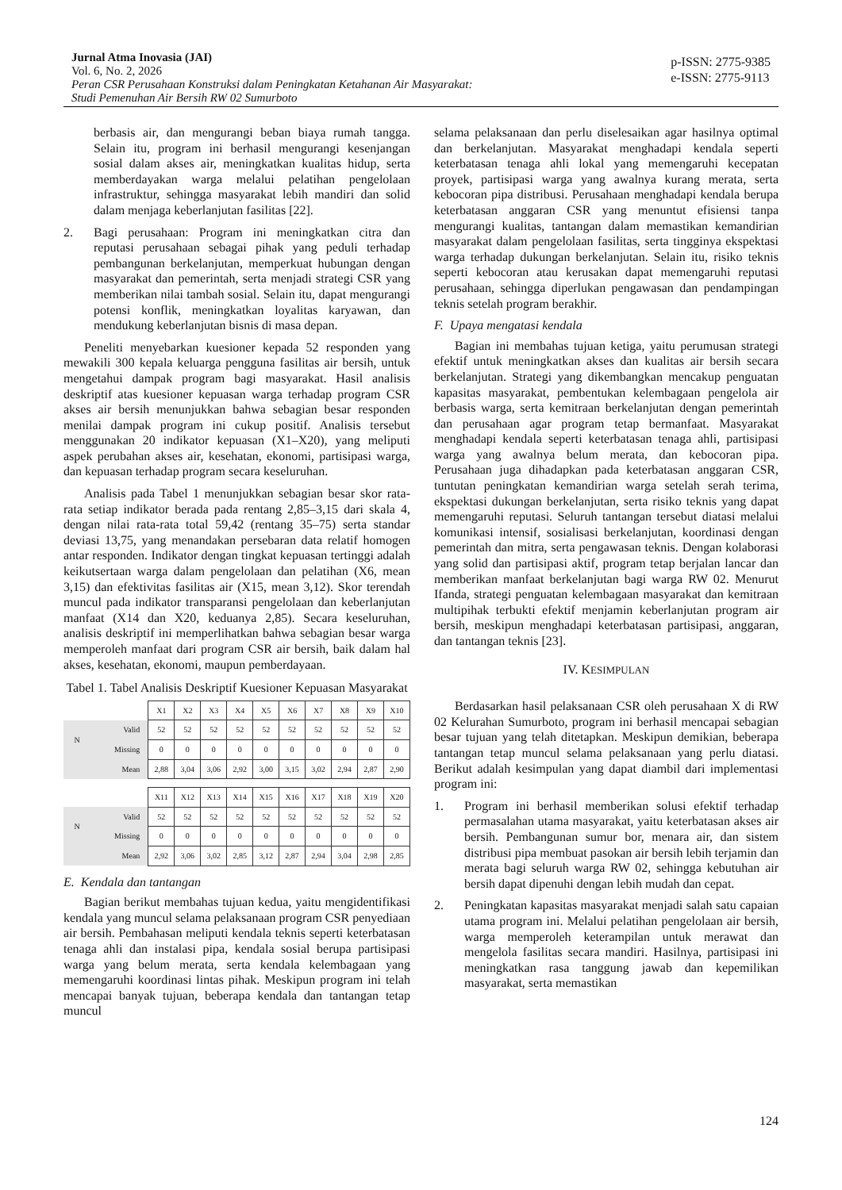Jurnal Atma Inovasia (JAI)
Vol. 6, No. 2, 2026
Peran CSR Perusahaan Konstruksi dalam Peningkatan Ketahanan Air Masyarakat:
Studi Pemenuhan Air Bersih RW 02 Sumurboto
p-ISSN: 2775-9385
e-ISSN: 2775-9113
berbasis air, dan mengurangi beban biaya rumah tangga. Selain itu, program ini berhasil mengurangi kesenjangan sosial dalam akses air, meningkatkan kualitas hidup, serta memberdayakan warga melalui pelatihan pengelolaan infrastruktur, sehingga masyarakat lebih mandiri dan solid dalam menjaga keberlanjutan fasilitas [22].
2. Bagi perusahaan: Program ini meningkatkan citra dan reputasi perusahaan sebagai pihak yang peduli terhadap pembangunan berkelanjutan, memperkuat hubungan dengan masyarakat dan pemerintah, serta menjadi strategi CSR yang memberikan nilai tambah sosial. Selain itu, dapat mengurangi potensi konflik, meningkatkan loyalitas karyawan, dan mendukung keberlanjutan bisnis di masa depan.
Peneliti menyebarkan kuesioner kepada 52 responden yang mewakili 300 kepala keluarga pengguna fasilitas air bersih, untuk mengetahui dampak program bagi masyarakat. Hasil analisis deskriptif atas kuesioner kepuasan warga terhadap program CSR akses air bersih menunjukkan bahwa sebagian besar responden menilai dampak program ini cukup positif. Analisis tersebut menggunakan 20 indikator kepuasan (X1–X20), yang meliputi aspek perubahan akses air, kesehatan, ekonomi, partisipasi warga, dan kepuasan terhadap program secara keseluruhan.
Analisis pada Tabel 1 menunjukkan sebagian besar skor rata-rata setiap indikator berada pada rentang 2,85–3,15 dari skala 4, dengan nilai rata-rata total 59,42 (rentang 35–75) serta standar deviasi 13,75, yang menandakan persebaran data relatif homogen antar responden. Indikator dengan tingkat kepuasan tertinggi adalah keikutsertaan warga dalam pengelolaan dan pelatihan (X6, mean 3,15) dan efektivitas fasilitas air (X15, mean 3,12). Skor terendah muncul pada indikator transparansi pengelolaan dan keberlanjutan manfaat (X14 dan X20, keduanya 2,85). Secara keseluruhan, analisis deskriptif ini memperlihatkan bahwa sebagian besar warga memperoleh manfaat dari program CSR air bersih, baik dalam hal akses, kesehatan, ekonomi, maupun pemberdayaan.
Tabel 1. Tabel Analisis Deskriptif Kuesioner Kepuasan Masyarakat
| | | X1 | X2 | X3 | X4 | X5 | X6 | X7 | X8 | X9 | X10 |
| N | Valid | 52 | 52 | 52 | 52 | 52 | 52 | 52 | 52 | 52 | 52 |
| | Missing | 0 | 0 | 0 | 0 | 0 | 0 | 0 | 0 | 0 | 0 |
| Mean | | 2,88 | 3,04 | 3,06 | 2,92 | 3,00 | 3,15 | 3,02 | 2,94 | 2,87 | 2,90 |
| | | X11 | X12 | X13 | X14 | X15 | X16 | X17 | X18 | X19 | X20 |
| N | Valid | 52 | 52 | 52 | 52 | 52 | 52 | 52 | 52 | 52 | 52 |
| | Missing | 0 | 0 | 0 | 0 | 0 | 0 | 0 | 0 | 0 | 0 |
| Mean | | 2,92 | 3,06 | 3,02 | 2,85 | 3,12 | 2,87 | 2,94 | 3,04 | 2,98 | 2,85 |
E. Kendala dan tantangan
Bagian berikut membahas tujuan kedua, yaitu mengidentifikasi kendala yang muncul selama pelaksanaan program CSR penyediaan air bersih. Pembahasan meliputi kendala teknis seperti keterbatasan tenaga ahli dan instalasi pipa, kendala sosial berupa partisipasi warga yang belum merata, serta kendala kelembagaan yang memengaruhi koordinasi lintas pihak. Meskipun program ini telah mencapai banyak tujuan, beberapa kendala dan tantangan tetap muncul
selama pelaksanaan dan perlu diselesaikan agar hasilnya optimal dan berkelanjutan. Masyarakat menghadapi kendala seperti keterbatasan tenaga ahli lokal yang memengaruhi kecepatan proyek, partisipasi warga yang awalnya kurang merata, serta kebocoran pipa distribusi. Perusahaan menghadapi kendala berupa keterbatasan anggaran CSR yang menuntut efisiensi tanpa mengurangi kualitas, tantangan dalam memastikan kemandirian masyarakat dalam pengelolaan fasilitas, serta tingginya ekspektasi warga terhadap dukungan berkelanjutan. Selain itu, risiko teknis seperti kebocoran atau kerusakan dapat memengaruhi reputasi perusahaan, sehingga diperlukan pengawasan dan pendampingan teknis setelah program berakhir.
F. Upaya mengatasi kendala
Bagian ini membahas tujuan ketiga, yaitu perumusan strategi efektif untuk meningkatkan akses dan kualitas air bersih secara berkelanjutan. Strategi yang dikembangkan mencakup penguatan kapasitas masyarakat, pembentukan kelembagaan pengelola air berbasis warga, serta kemitraan berkelanjutan dengan pemerintah dan perusahaan agar program tetap bermanfaat. Masyarakat menghadapi kendala seperti keterbatasan tenaga ahli, partisipasi warga yang awalnya belum merata, dan kebocoran pipa. Perusahaan juga dihadapkan pada keterbatasan anggaran CSR, tuntutan peningkatan kemandirian warga setelah serah terima, ekspektasi dukungan berkelanjutan, serta risiko teknis yang dapat memengaruhi reputasi. Seluruh tantangan tersebut diatasi melalui komunikasi intensif, sosialisasi berkelanjutan, koordinasi dengan pemerintah dan mitra, serta pengawasan teknis. Dengan kolaborasi yang solid dan partisipasi aktif, program tetap berjalan lancar dan memberikan manfaat berkelanjutan bagi warga RW 02. Menurut Ifanda, strategi penguatan kelembagaan masyarakat dan kemitraan multipihak terbukti efektif menjamin keberlanjutan program air bersih, meskipun menghadapi keterbatasan partisipasi, anggaran, dan tantangan teknis [23].
IV. KESIMPULAN
Berdasarkan hasil pelaksanaan CSR oleh perusahaan X di RW 02 Kelurahan Sumurboto, program ini berhasil mencapai sebagian besar tujuan yang telah ditetapkan. Meskipun demikian, beberapa tantangan tetap muncul selama pelaksanaan yang perlu diatasi. Berikut adalah kesimpulan yang dapat diambil dari implementasi program ini:
1. Program ini berhasil memberikan solusi efektif terhadap permasalahan utama masyarakat, yaitu keterbatasan akses air bersih. Pembangunan sumur bor, menara air, dan sistem distribusi pipa membuat pasokan air bersih lebih terjamin dan merata bagi seluruh warga RW 02, sehingga kebutuhan air bersih dapat dipenuhi dengan lebih mudah dan cepat.
2. Peningkatan kapasitas masyarakat menjadi salah satu capaian utama program ini. Melalui pelatihan pengelolaan air bersih, warga memperoleh keterampilan untuk merawat dan mengelola fasilitas secara mandiri. Hasilnya, partisipasi ini meningkatkan rasa tanggung jawab dan kepemilikan masyarakat, serta memastikan
124